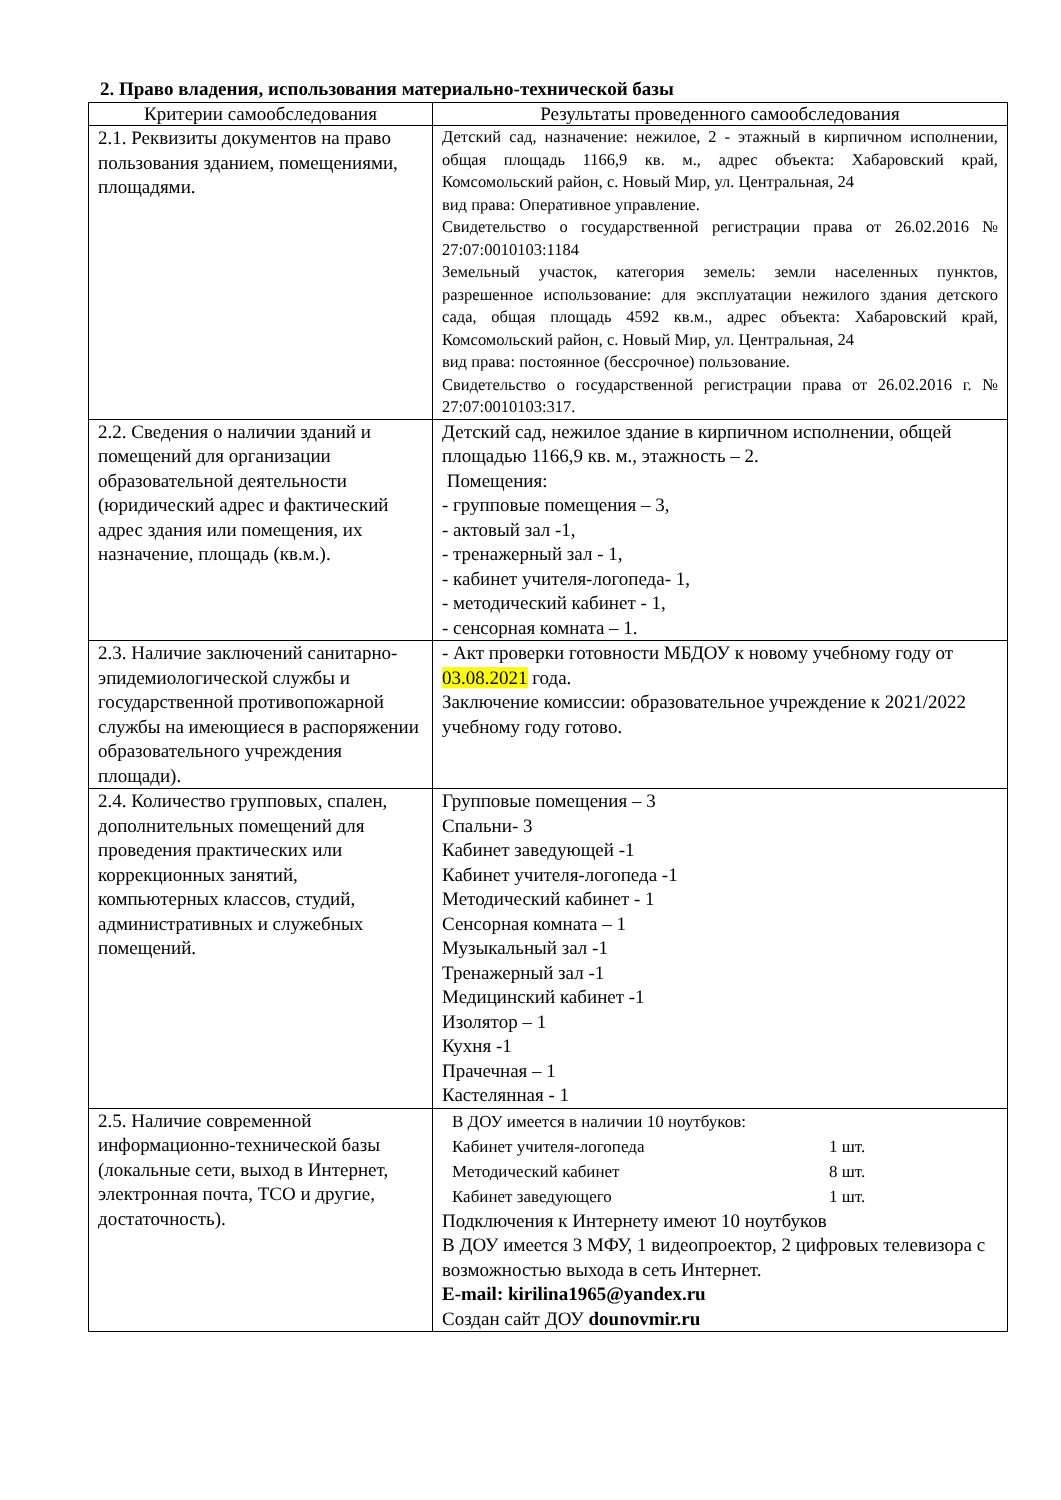2. Право владения, использования материально-технической базы
| Критерии самообследования | Результаты проведенного самообследования |
| --- | --- |
| 2.1. Реквизиты документов на право пользования зданием, помещениями, площадями. | Детский сад, назначение: нежилое, 2 - этажный в кирпичном исполнении, общая площадь 1166,9 кв. м., адрес объекта: Хабаровский край, Комсомольский район, с. Новый Мир, ул. Центральная, 24 вид права: Оперативное управление. Свидетельство о государственной регистрации права от 26.02.2016 № 27:07:0010103:1184 Земельный участок, категория земель: земли населенных пунктов, разрешенное использование: для эксплуатации нежилого здания детского сада, общая площадь 4592 кв.м., адрес объекта: Хабаровский край, Комсомольский район, с. Новый Мир, ул. Центральная, 24 вид права: постоянное (бессрочное) пользование. Свидетельство о государственной регистрации права от 26.02.2016 г. № 27:07:0010103:317. |
| 2.2. Сведения о наличии зданий и помещений для организации образовательной деятельности (юридический адрес и фактический адрес здания или помещения, их назначение, площадь (кв.м.). | Детский сад, нежилое здание в кирпичном исполнении, общей площадью 1166,9 кв. м., этажность – 2. Помещения: - групповые помещения – 3, - актовый зал -1, - тренажерный зал - 1, - кабинет учителя-логопеда- 1, - методический кабинет - 1, - сенсорная комната – 1. |
| 2.3. Наличие заключений санитарно-эпидемиологической службы и государственной противопожарной службы на имеющиеся в распоряжении образовательного учреждения площади). | - Акт проверки готовности МБДОУ к новому учебному году от 03.08.2021 года. Заключение комиссии: образовательное учреждение к 2021/2022 учебному году готово. |
| 2.4. Количество групповых, спален, дополнительных помещений для проведения практических или коррекционных занятий, компьютерных классов, студий, административных и служебных помещений. | Групповые помещения – 3 Спальни- 3 Кабинет заведующей -1 Кабинет учителя-логопеда -1 Методический кабинет - 1 Сенсорная комната – 1 Музыкальный зал -1 Тренажерный зал -1 Медицинский кабинет -1 Изолятор – 1 Кухня -1 Прачечная – 1 Кастелянная - 1 |
| 2.5. Наличие современной информационно-технической базы (локальные сети, выход в Интернет, электронная почта, ТСО и другие, достаточность). | В ДОУ имеется в наличии 10 ноутбуков: Кабинет учителя-логопеда 1 шт. Методический кабинет 8 шт. Кабинет заведующего 1 шт. Подключения к Интернету имеют 10 ноутбуков В ДОУ имеется 3 МФУ, 1 видеопроектор, 2 цифровых телевизора с возможностью выхода в сеть Интернет. E-mail: kirilina1965@yandex.ru Создан сайт ДОУ dounovmir.ru |